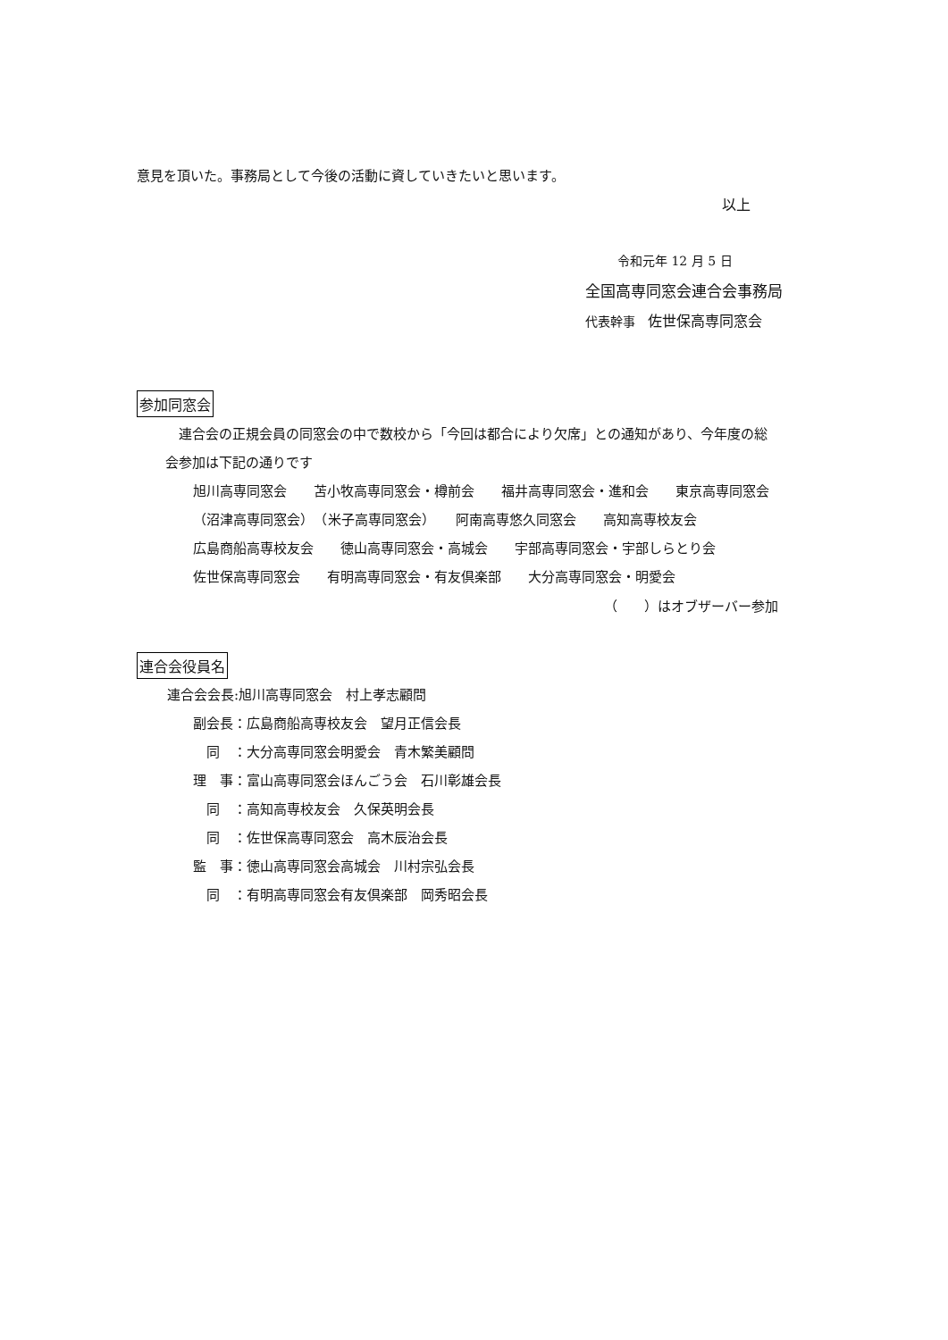意見を頂いた。事務局として今後の活動に資していきたいと思います。
以上
令和元年 12 月 5 日
全国高専同窓会連合会事務局
代表幹事　佐世保高専同窓会
参加同窓会
連合会の正規会員の同窓会の中で数校から「今回は都合により欠席」との通知があり、今年度の総
会参加は下記の通りです
旭川高専同窓会　　苫小牧高専同窓会・樽前会　　福井高専同窓会・進和会　　東京高専同窓会
（沼津高専同窓会）　（米子高専同窓会）　　阿南高専悠久同窓会　　高知高専校友会
広島商船高専校友会　　徳山高専同窓会・高城会　　宇部高専同窓会・宇部しらとり会
佐世保高専同窓会　　有明高専同窓会・有友倶楽部　　大分高専同窓会・明愛会
（　　）はオブザーバー参加
連合会役員名
連合会会長:旭川高専同窓会　村上孝志顧問
副会長：広島商船高専校友会　望月正信会長
　同　：大分高専同窓会明愛会　青木繁美顧問
理　事：富山高専同窓会ほんごう会　石川彰雄会長
　同　：高知高専校友会　久保英明会長
　同　：佐世保高専同窓会　高木辰治会長
監　事：徳山高専同窓会高城会　川村宗弘会長
　同　：有明高専同窓会有友倶楽部　岡秀昭会長